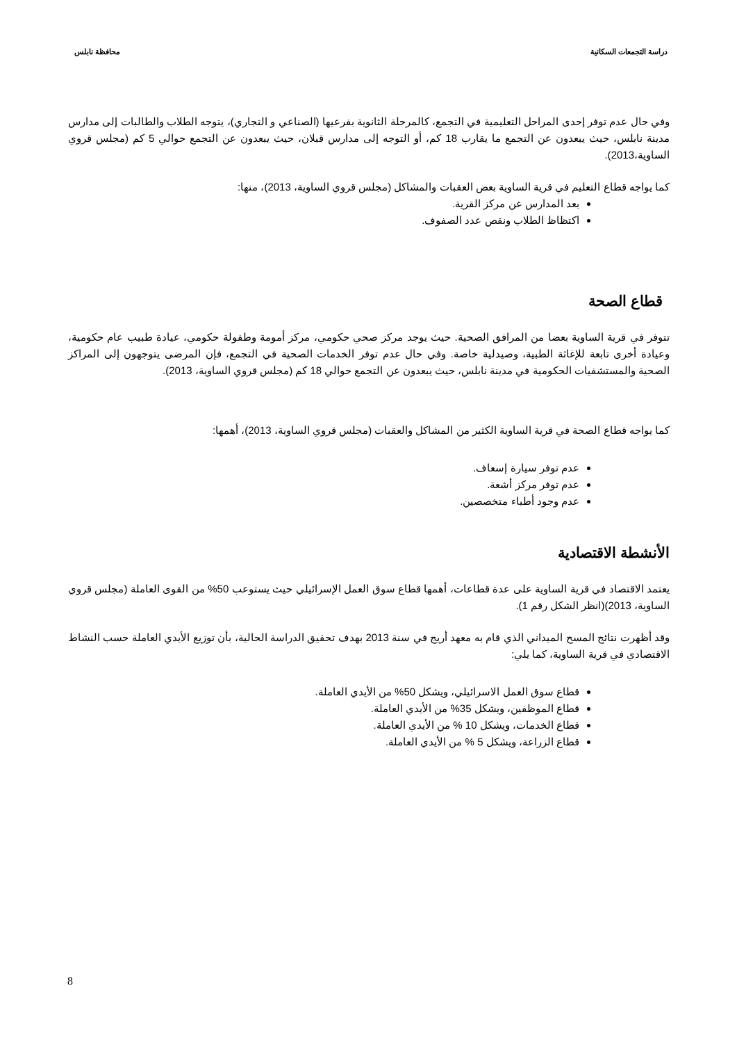دراسة التجمعات السكانية محافظة نابلس
وفي حال عدم توفر إحدى المراحل التعليمية في التجمع، كالمرحلة الثانوية بفرعيها (الصناعي و التجاري)، يتوجه الطلاب والطالبات إلى مدارس مدينة نابلس، حيث يبعدون عن التجمع ما يقارب 18 كم، أو التوجه إلى مدارس قبلان، حيث يبعدون عن التجمع حوالي 5 كم (مجلس قروي الساوية،2013).
كما يواجه قطاع التعليم في قرية الساوية بعض العقبات والمشاكل (مجلس قروي الساوية، 2013)، منها:
بعد المدارس عن مركز القرية.
اكتظاظ الطلاب ونقص عدد الصفوف.
قطاع الصحة
تتوفر في قرية الساوية بعضا من المرافق الصحية. حيث يوجد مركز صحي حكومي، مركز أمومة وطفولة حكومي، عيادة طبيب عام حكومية، وعيادة أخرى تابعة للإغاثة الطبية، وصيدلية خاصة. وفي حال عدم توفر الخدمات الصحية في التجمع، فإن المرضى يتوجهون إلى المراكز الصحية والمستشفيات الحكومية في مدينة نابلس، حيث يبعدون عن التجمع حوالي 18 كم (مجلس قروي الساوية، 2013).
كما يواجه قطاع الصحة في قرية الساوية الكثير من المشاكل والعقبات (مجلس قروي الساوية، 2013)، أهمها:
عدم توفر سيارة إسعاف.
عدم توفر مركز أشعة.
عدم وجود أطباء متخصصين.
الأنشطة الاقتصادية
يعتمد الاقتصاد في قرية الساوية على عدة قطاعات، أهمها قطاع سوق العمل الإسرائيلي حيث يستوعب 50% من القوى العاملة (مجلس قروي الساوية، 2013)(انظر الشكل رقم 1).
وقد أظهرت نتائج المسح الميداني الذي قام به معهد أريج في سنة 2013 بهدف تحقيق الدراسة الحالية، بأن توزيع الأيدي العاملة حسب النشاط الاقتصادي في قرية الساوية، كما يلي:
قطاع سوق العمل الاسرائيلي، ويشكل 50% من الأيدي العاملة.
قطاع الموظفين، ويشكل 35% من الأيدي العاملة.
قطاع الخدمات، ويشكل 10 % من الأيدي العاملة.
قطاع الزراعة، ويشكل 5 % من الأيدي العاملة.
8